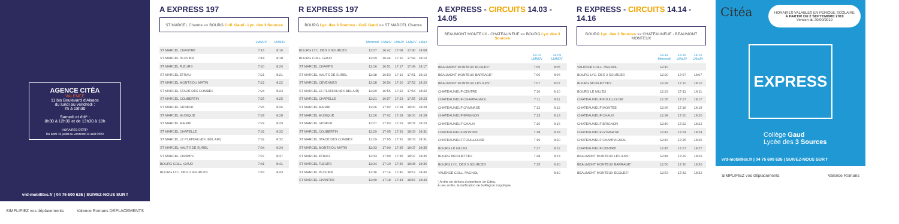AGENCE CITÉA
VALENCE
11 bis Boulevard d'Alsace
du lundi au vendredi :
7h à 18h30
Samedi et été* :
8h30 à 12h30 et de 13h30 à 18h
HORAIRES D'ÉTÉ*
Du lundi 13 juillet au vendredi 14 août 2020
vrd-mobilites.fr | 04 75 600 626 | SUIVEZ-NOUS SUR f
SIMPLIFIEZ vos déplacements Valence Romans DÉPLACEMENTS
A EXPRESS 197
ST MARCEL Chantre >> BOURG Coll. Gaud - Lyc. des 3 Sources
| | LMMJV | LMMJV |
| --- | --- | --- |
| ST MARCEL CHANTRE | 7:16 | 8:16 |
| ST MARCEL PLOVIER | 7:18 | 8:18 |
| ST MARCEL FLEURS | 7:20 | 8:20 |
| ST MARCEL ETRAU | 7:21 | 8:21 |
| ST MARCEL MONTS DU MATIN | 7:22 | 8:22 |
| ST MARCEL STADE DES COMBES | 7:24 | 8:24 |
| ST MARCEL COUBERTIN | 7:25 | 8:25 |
| ST MARCEL GENEVE | 7:26 | 8:26 |
| ST MARCEL MUSIQUE | 7:28 | 8:28 |
| ST MARCEL MAIRIE | 7:29 | 8:29 |
| ST MARCEL CHAPELLE | 7:32 | 8:32 |
| ST MARCEL LE PLATEAU (EX. BEL AIR) | 7:32 | 8:32 |
| ST MARCEL HAUTS DE SUREL | 7:34 | 8:34 |
| ST MARCEL CHAMPS | 7:37 | 8:37 |
| BOURG COLL. GAUD | 7:41 | 8:41 |
| BOURG LYC. DES 3 SOURCES | 7:43 | 8:43 |
R EXPRESS 197
BOURG Lyc. des 3 Sources - Coll. Gaud >> ST MARCEL Chantre
| | Mercredi | LMaJV | LMaJV | LMaJV | LMaJ |
| --- | --- | --- | --- | --- | --- |
| BOURG LYC. DES 3 SOURCES | 12:07 | 16:42 | 17:08 | 17:40 | 18:08 |
| BOURG COLL. GAUD | 12:09 | 16:44 | 17:10 | 17:42 | 18:10 |
| ST MARCEL CHAMPS | 12:16 | 16:51 | 17:17 | 17:49 | 18:17 |
| ST MARCEL HAUTS DE SUREL | 12:18 | 16:53 | 17:19 | 17:51 | 18:19 |
| ST MARCEL CEVENNES | 12:18 | 16:54 | 17:20 | 17:52 | 18:20 |
| ST MARCEL LE PLATEAU (EX BEL AIR) | 12:20 | 16:56 | 17:22 | 17:54 | 18:22 |
| ST MARCEL CHAPELLE | 12:21 | 16:57 | 17:23 | 17:55 | 18:23 |
| ST MARCEL MAIRIE | 12:26 | 17:02 | 17:28 | 18:00 | 18:28 |
| ST MARCEL MUSIQUE | 12:26 | 17:02 | 17:28 | 18:00 | 18:28 |
| ST MARCEL GENEVE | 12:27 | 17:03 | 17:29 | 18:01 | 18:29 |
| ST MARCEL COUBERTIN | 12:29 | 17:05 | 17:31 | 18:03 | 18:31 |
| ST MARCEL STADE DES COMBES | 12:29 | 17:05 | 17:31 | 18:03 | 18:31 |
| ST MARCEL MONTS DU MATIN | 12:33 | 17:09 | 17:35 | 18:07 | 18:35 |
| ST MARCEL ETRAU | 12:33 | 17:09 | 17:35 | 18:07 | 18:35 |
| ST MARCEL FLEURS | 12:34 | 17:10 | 17:36 | 18:08 | 18:36 |
| ST MARCEL PLOVIER | 12:36 | 17:14 | 17:40 | 18:12 | 18:40 |
| ST MARCEL CHANTRE | 12:40 | 17:18 | 17:44 | 18:16 | 18:44 |
A EXPRESS - CIRCUITS 14.03 - 14.05
BEAUMONT MONTEUX - CHATEAUNEUF >> BOURG Lyc. des 3 Sources
| | 14.03 LMMJV | 14.05 LMMJV |
| --- | --- | --- |
| BEAUMONT MONTEUX ECOLES° | 7:05 | 8:05 |
| BEAUMONT MONTEUX BARRAGE° | 7:06 | 8:06 |
| BEAUMONT MONTEUX LES ILES° | 7:07 | 8:07 |
| CHATEAUNEUF CENTRE | 7:10 | 8:10 |
| CHATEAUNEUF CHAMPAGNOL | 7:11 | 8:11 |
| CHATEAUNEUF GYMNASE | 7:12 | 8:12 |
| CHATEAUNEUF BRIGNON | 7:13 | 8:13 |
| CHATEAUNEUF CHAUX | 7:16 | 8:16 |
| CHATEAUNEUF MONTEE | 7:18 | 8:18 |
| CHATEAUNEUF FOUILLOUSE | 7:19 | 8:20 |
| BOURG LE MILIEU | 7:27 | 8:22 |
| BOURG MORLIETTES | 7:28 | 8:23 |
| BOURG LYC. DES 3 SOURCES | 7:35 | 8:30 |
| VALENCE COLL. PAGNOL | | 8:40 |
° Arrêts en dehors du territoire de Citéa.
À ces arrêts, la tarification de la Région s'applique.
R EXPRESS - CIRCUITS 14.14 - 14.16
BOURG Lyc. des 3 Sources >> CHATEAUNEUF - BEAUMONT MONTEUX
| | 14.14 Mercredi | 14.16 LMaJV | 14.16 LMaJV |
| --- | --- | --- | --- |
| VALENCE COLL. PAGNOL | 12:10 | | |
| BOURG LYC. DES 3 SOURCES | 12:20 | 17:07 | 18:07 |
| BOURG MORLIETTES | 12:28 | 17:10 | 18:10 |
| BOURG LE MILIEU | 12:29 | 17:11 | 18:11 |
| CHATEAUNEUF FOUILLOUSE | 12:35 | 17:17 | 18:17 |
| CHATEAUNEUF MONTEE | 12:36 | 17:18 | 18:18 |
| CHATEAUNEUF CHAUX | 12:38 | 17:20 | 18:20 |
| CHATEAUNEUF BRIGNON | 12:40 | 17:22 | 18:22 |
| CHATEAUNEUF GYMNASE | 12:42 | 17:24 | 18:24 |
| CHATEAUNEUF CHAMPAGNOL | 12:43 | 17:25 | 18:25 |
| CHATEAUNEUF CENTRE | 12:45 | 17:27 | 18:27 |
| BEAUMONT MONTEUX LES ILES° | 12:48 | 17:29 | 18:29 |
| BEAUMONT MONTEUX BARRAGE° | 12:50 | 17:30 | 18:30 |
| BEAUMONT MONTEUX ECOLES° | 12:53 | 17:32 | 18:32 |
Citéa HORAIRES VALABLES EN PÉRIODE SCOLAIRE
À PARTIR DU 2 SEPTEMBRE 2019
Version du 30/09/2019
EXPRESS
Collège Gaud
Lycée des 3 Sources
vrd-mobilites.fr | 04 75 600 626 | SUIVEZ-NOUS SUR f
SIMPLIFIEZ vos déplacements Valence Romans